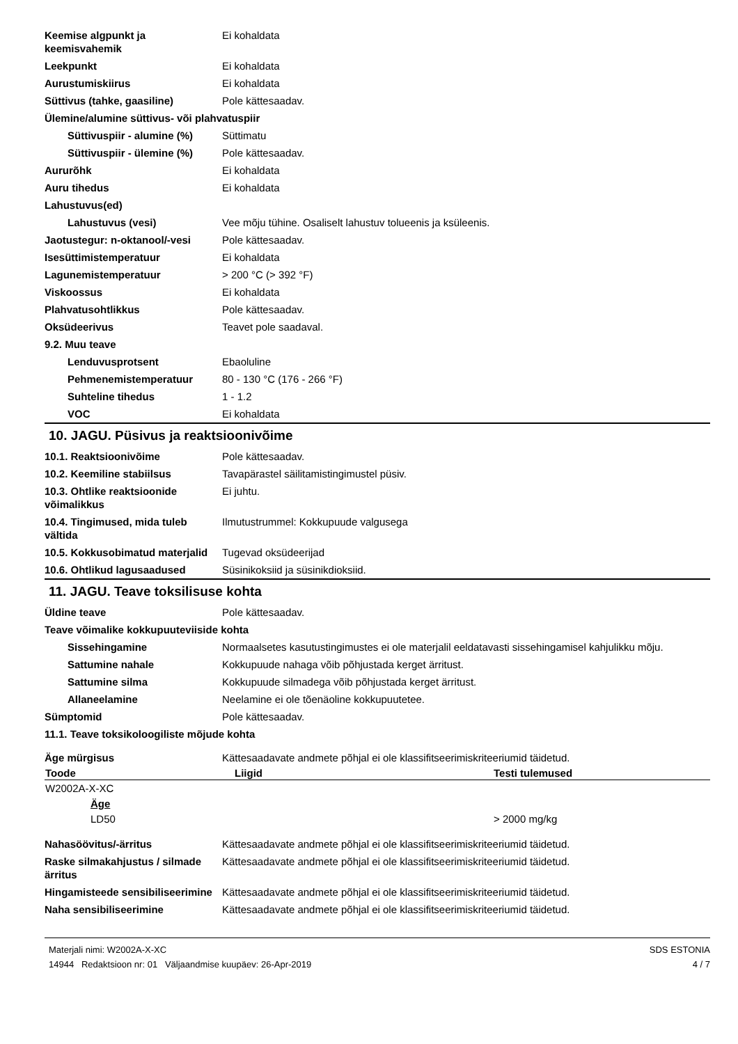| Keemise algpunkt ja keemisvahemik | Ei kohaldata |
| Leekpunkt | Ei kohaldata |
| Aurustumiskiirus | Ei kohaldata |
| Süttivus (tahke, gaasiline) | Pole kättesaadav. |
| Ülemine/alumine süttivus- või plahvatuspiir | |
| Süttivuspiir - alumine (%) | Süttimatu |
| Süttivuspiir - ülemine (%) | Pole kättesaadav. |
| Aururõhk | Ei kohaldata |
| Auru tihedus | Ei kohaldata |
| Lahustuvus(ed) | |
| Lahustuvus (vesi) | Vee mõju tühine. Osaliselt lahustuv tolueenis ja ksüleenis. |
| Jaotustegur: n-oktanool/-vesi | Pole kättesaadav. |
| Isesüttimistemperatuur | Ei kohaldata |
| Lagunemistemperatuur | > 200 °C (> 392 °F) |
| Viskoossus | Ei kohaldata |
| Plahvatusohtlikkus | Pole kättesaadav. |
| Oksüdeerivus | Teavet pole saadaval. |
| 9.2. Muu teave | |
| Lenduvusprotsent | Ebaoluline |
| Pehmenemistemperatuur | 80 - 130 °C (176 - 266 °F) |
| Suhteline tihedus | 1 - 1.2 |
| VOC | Ei kohaldata |
10. JAGU. Püsivus ja reaktsioonivõime
| 10.1. Reaktsioonivõime | Pole kättesaadav. |
| 10.2. Keemiline stabiilsus | Tavapärastel säilitamistingimustel püsiv. |
| 10.3. Ohtlike reaktsioonide võimalikkus | Ei juhtu. |
| 10.4. Tingimused, mida tuleb vältida | Ilmutustrummel: Kokkupuude valgusega |
| 10.5. Kokkusobimatud materjalid | Tugevad oksüdeerijad |
| 10.6. Ohtlikud lagusaadused | Süsinikoksiid ja süsinikdioksiid. |
11. JAGU. Teave toksilisuse kohta
| Üldine teave | Pole kättesaadav. |
| Teave võimalike kokkupuuteviiside kohta | |
| Sissehingamine | Normaalsetes kasutustingimustes ei ole materjalil eeldatavasti sissehingamisel kahjulikku mõju. |
| Sattumine nahale | Kokkupuude nahaga võib põhjustada kerget ärritust. |
| Sattumine silma | Kokkupuude silmadega võib põhjustada kerget ärritust. |
| Allaneelamine | Neelamine ei ole tõenäoline kokkupuutetee. |
| Sümptomid | Pole kättesaadav. |
| 11.1. Teave toksikoloogiliste mõjude kohta | |
| Äge mürgisus | Kättesaadavate andmete põhjal ei ole klassifitseerimiskriteeriumid täidetud. |
| Toode | Liigid | Testi tulemused |
| --- | --- | --- |
| W2002A-X-XC | | |
| Äge | | |
| LD50 | | > 2000 mg/kg |
| Nahasöövitus/-ärritus | Kättesaadavate andmete põhjal ei ole klassifitseerimiskriteeriumid täidetud. |
| Raske silmakahjustus / silmade ärritus | Kättesaadavate andmete põhjal ei ole klassifitseerimiskriteeriumid täidetud. |
| Hingamisteede sensibiliseerimine | Kättesaadavate andmete põhjal ei ole klassifitseerimiskriteeriumid täidetud. |
| Naha sensibiliseerimine | Kättesaadavate andmete põhjal ei ole klassifitseerimiskriteeriumid täidetud. |
Materjali nimi: W2002A-X-XC
14944 Redaktsioon nr: 01 Väljaandmise kuupäev: 26-Apr-2019
SDS ESTONIA
4 / 7